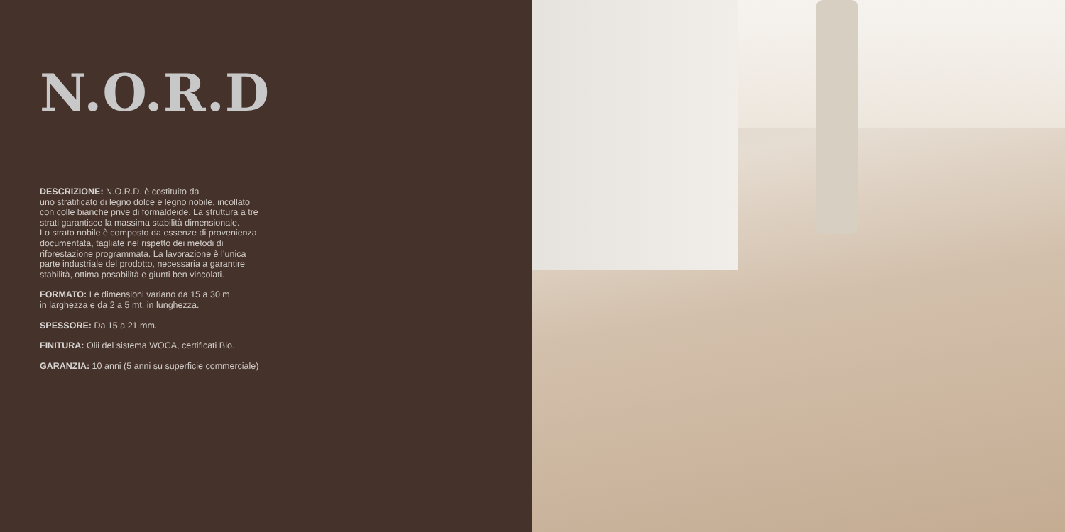N.O.R.D
DESCRIZIONE: N.O.R.D. è costituito da
uno stratificato di legno dolce e legno nobile, incollato con colle bianche prive di formaldeide. La struttura a tre strati garantisce la massima stabilità dimensionale.
Lo strato nobile è composto da essenze di provenienza documentata, tagliate nel rispetto dei metodi di riforestazione programmata. La lavorazione è l’unica parte industriale del prodotto, necessaria a garantire stabilità, ottima posabilità e giunti ben vincolati.
FORMATO: Le dimensioni variano da 15 a 30 m
in larghezza e da 2 a 5 mt. in lunghezza.
SPESSORE: Da 15 a 21 mm.
FINITURA: Olii del sistema WOCA, certificati Bio.
GARANZIA: 10 anni (5 anni su superficie commerciale)